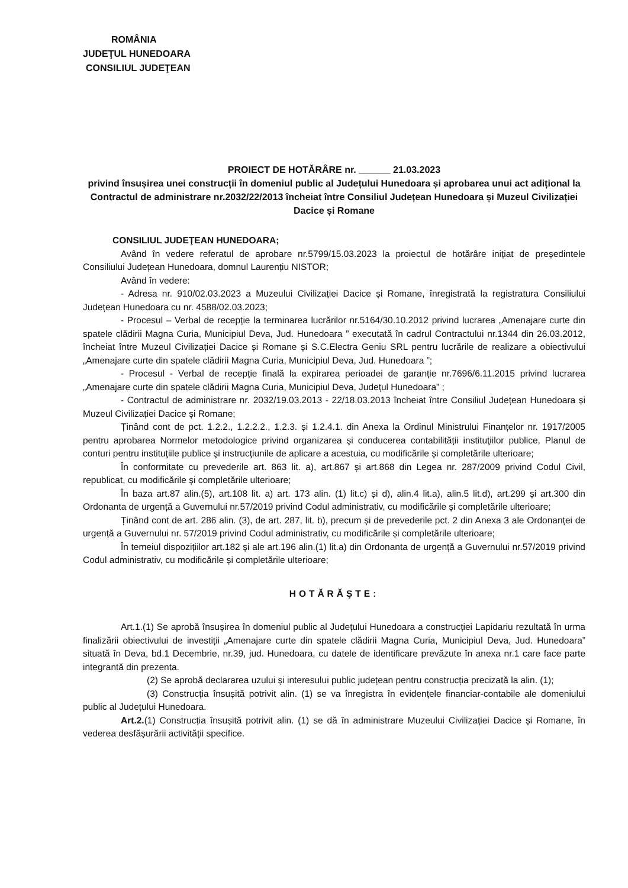ROMÂNIA
JUDEŢUL HUNEDOARA
CONSILIUL JUDEŢEAN
PROIECT DE HOTĂRÂRE nr. ______ 21.03.2023
privind însușirea unei construcții în domeniul public al Județului Hunedoara și aprobarea unui act adițional la Contractul de administrare nr.2032/22/2013 încheiat între Consiliul Județean Hunedoara și Muzeul Civilizației Dacice și Romane
CONSILIUL JUDEŢEAN HUNEDOARA;
Având în vedere referatul de aprobare nr.5799/15.03.2023 la proiectul de hotărâre inițiat de președintele Consiliului Județean Hunedoara, domnul Laurențiu NISTOR;
Având în vedere:
- Adresa nr. 910/02.03.2023 a Muzeului Civilizației Dacice și Romane, înregistrată la registratura Consiliului Județean Hunedoara cu nr. 4588/02.03.2023;
- Procesul – Verbal de recepție la terminarea lucrărilor nr.5164/30.10.2012 privind lucrarea „Amenajare curte din spatele clădirii Magna Curia, Municipiul Deva, Jud. Hunedoara ” executată în cadrul Contractului nr.1344 din 26.03.2012, încheiat între Muzeul Civilizației Dacice și Romane și S.C.Electra Geniu SRL pentru lucrările de realizare a obiectivului „Amenajare curte din spatele clădirii Magna Curia, Municipiul Deva, Jud. Hunedoara ”;
- Procesul - Verbal de recepție finală la expirarea perioadei de garanție nr.7696/6.11.2015 privind lucrarea „Amenajare curte din spatele clădirii Magna Curia, Municipiul Deva, Județul Hunedoara” ;
- Contractul de administrare nr. 2032/19.03.2013 - 22/18.03.2013 încheiat între Consiliul Județean Hunedoara și Muzeul Civilizației Dacice și Romane;
Ținând cont de pct. 1.2.2., 1.2.2.2., 1.2.3. și 1.2.4.1. din Anexa la Ordinul Ministrului Finanțelor nr. 1917/2005 pentru aprobarea Normelor metodologice privind organizarea şi conducerea contabilității instituţiilor publice, Planul de conturi pentru instituţiile publice şi instrucţiunile de aplicare a acestuia, cu modificările și completările ulterioare;
În conformitate cu prevederile art. 863 lit. a), art.867 și art.868 din Legea nr. 287/2009 privind Codul Civil, republicat, cu modificările și completările ulterioare;
În baza art.87 alin.(5), art.108 lit. a) art. 173 alin. (1) lit.c) și d), alin.4 lit.a), alin.5 lit.d), art.299 și art.300 din Ordonanta de urgență a Guvernului nr.57/2019 privind Codul administrativ, cu modificările și completările ulterioare;
Ținând cont de art. 286 alin. (3), de art. 287, lit. b), precum și de prevederile pct. 2 din Anexa 3 ale Ordonanței de urgență a Guvernului nr. 57/2019 privind Codul administrativ, cu modificările și completările ulterioare;
În temeiul dispozițiilor art.182 și ale art.196 alin.(1) lit.a) din Ordonanta de urgență a Guvernului nr.57/2019 privind Codul administrativ, cu modificările și completările ulterioare;
HOTĂRĂŞTE:
Art.1.(1) Se aprobă însușirea în domeniul public al Județului Hunedoara a construcției Lapidariu rezultată în urma finalizării obiectivului de investiții „Amenajare curte din spatele clădirii Magna Curia, Municipiul Deva, Jud. Hunedoara” situată în Deva, bd.1 Decembrie, nr.39, jud. Hunedoara, cu datele de identificare prevăzute în anexa nr.1 care face parte integrantă din prezenta.
(2) Se aprobă declararea uzului și interesului public județean pentru construcția precizată la alin. (1);
(3) Construcția însușită potrivit alin. (1) se va înregistra în evidențele financiar-contabile ale domeniului public al Județului Hunedoara.
Art.2.(1) Construcția însușită potrivit alin. (1) se dă în administrare Muzeului Civilizației Dacice și Romane, în vederea desfășurării activității specifice.